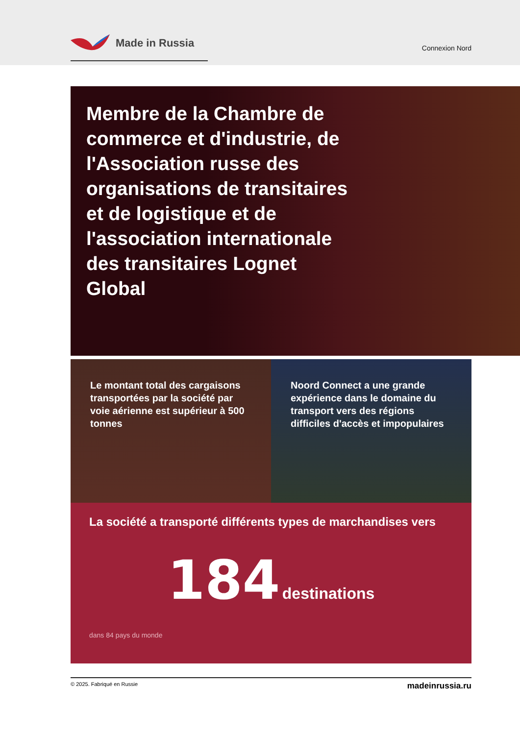Made in Russia
Connexion Nord
Membre de la Chambre de commerce et d'industrie, de l'Association russe des organisations de transitaires et de logistique et de l'association internationale des transitaires Lognet Global
Le montant total des cargaisons transportées par la société par voie aérienne est supérieur à 500 tonnes
Noord Connect a une grande expérience dans le domaine du transport vers des régions difficiles d'accès et impopulaires
La société a transporté différents types de marchandises vers
184 destinations
dans 84 pays du monde
© 2025. Fabriqué en Russie madeinrussia.ru